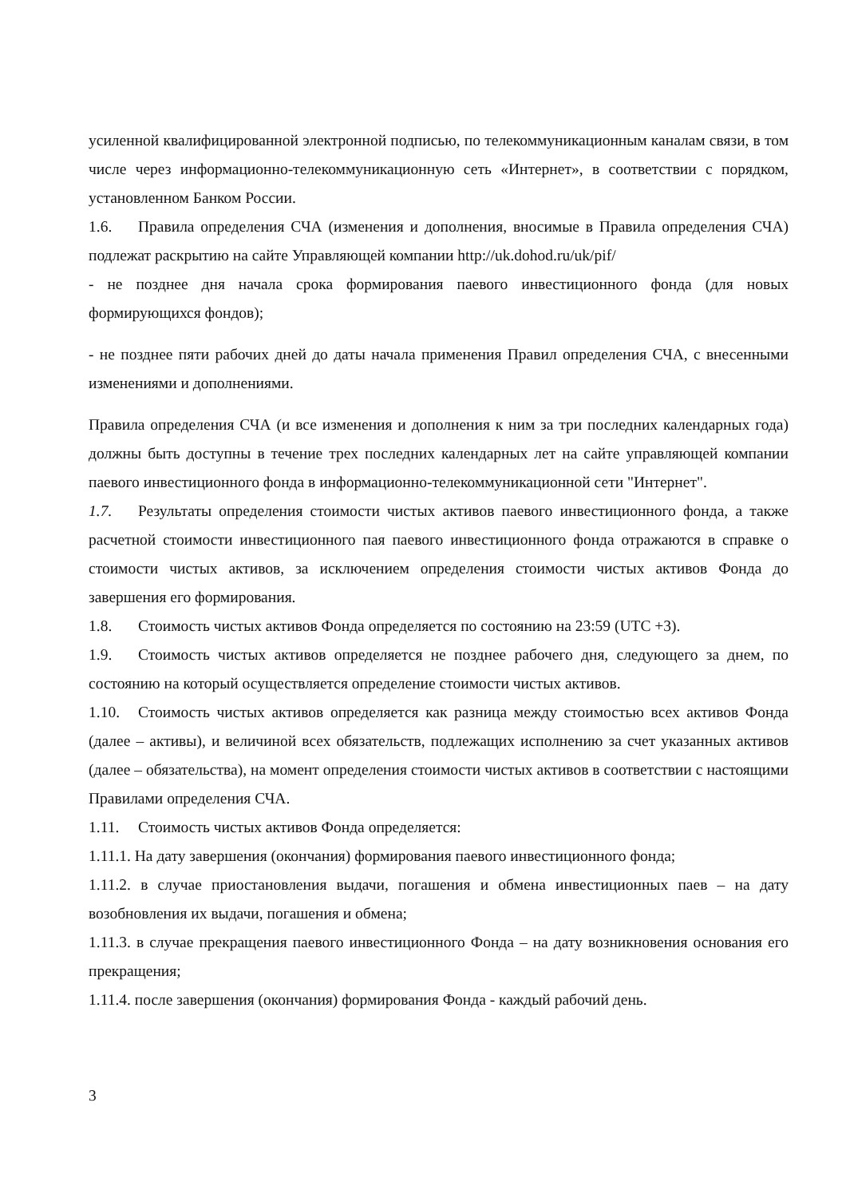усиленной квалифицированной электронной подписью, по телекоммуникационным каналам связи, в том числе через информационно-телекоммуникационную сеть «Интернет», в соответствии с порядком, установленном Банком России.
1.6. Правила определения СЧА (изменения и дополнения, вносимые в Правила определения СЧА) подлежат раскрытию на сайте Управляющей компании http://uk.dohod.ru/uk/pif/
- не позднее дня начала срока формирования паевого инвестиционного фонда (для новых формирующихся фондов);
- не позднее пяти рабочих дней до даты начала применения Правил определения СЧА, с внесенными изменениями и дополнениями.
Правила определения СЧА (и все изменения и дополнения к ним за три последних календарных года) должны быть доступны в течение трех последних календарных лет на сайте управляющей компании паевого инвестиционного фонда в информационно-телекоммуникационной сети "Интернет".
1.7. Результаты определения стоимости чистых активов паевого инвестиционного фонда, а также расчетной стоимости инвестиционного пая паевого инвестиционного фонда отражаются в справке о стоимости чистых активов, за исключением определения стоимости чистых активов Фонда до завершения его формирования.
1.8. Стоимость чистых активов Фонда определяется по состоянию на 23:59 (UTC +3).
1.9. Стоимость чистых активов определяется не позднее рабочего дня, следующего за днем, по состоянию на который осуществляется определение стоимости чистых активов.
1.10. Стоимость чистых активов определяется как разница между стоимостью всех активов Фонда (далее – активы), и величиной всех обязательств, подлежащих исполнению за счет указанных активов (далее – обязательства), на момент определения стоимости чистых активов в соответствии с настоящими Правилами определения СЧА.
1.11. Стоимость чистых активов Фонда определяется:
1.11.1. На дату завершения (окончания) формирования паевого инвестиционного фонда;
1.11.2. в случае приостановления выдачи, погашения и обмена инвестиционных паев – на дату возобновления их выдачи, погашения и обмена;
1.11.3. в случае прекращения паевого инвестиционного Фонда – на дату возникновения основания его прекращения;
1.11.4. после завершения (окончания) формирования Фонда - каждый рабочий день.
3